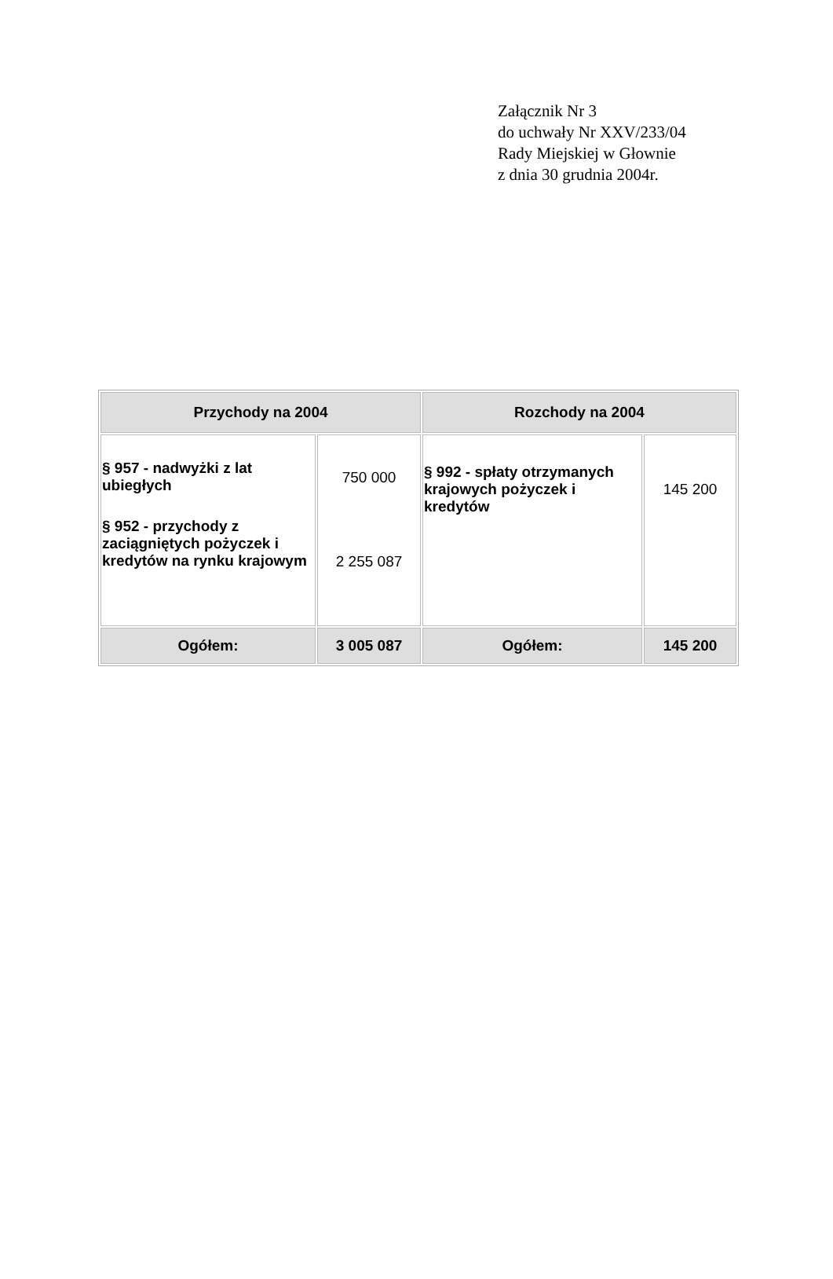Załącznik Nr 3
do uchwały Nr XXV/233/04
Rady Miejskiej w Głownie
z dnia 30 grudnia 2004r.
| Przychody na 2004 | | Rozchody na 2004 | |
| --- | --- | --- | --- |
| § 957 - nadwyżki z lat ubiegłych § 952 - przychody z zaciągniętych pożyczek i kredytów na rynku krajowym | 750 000 2 255 087 | § 992 - spłaty otrzymanych krajowych pożyczek i kredytów | 145 200 |
| Ogółem: | 3 005 087 | Ogółem: | 145 200 |